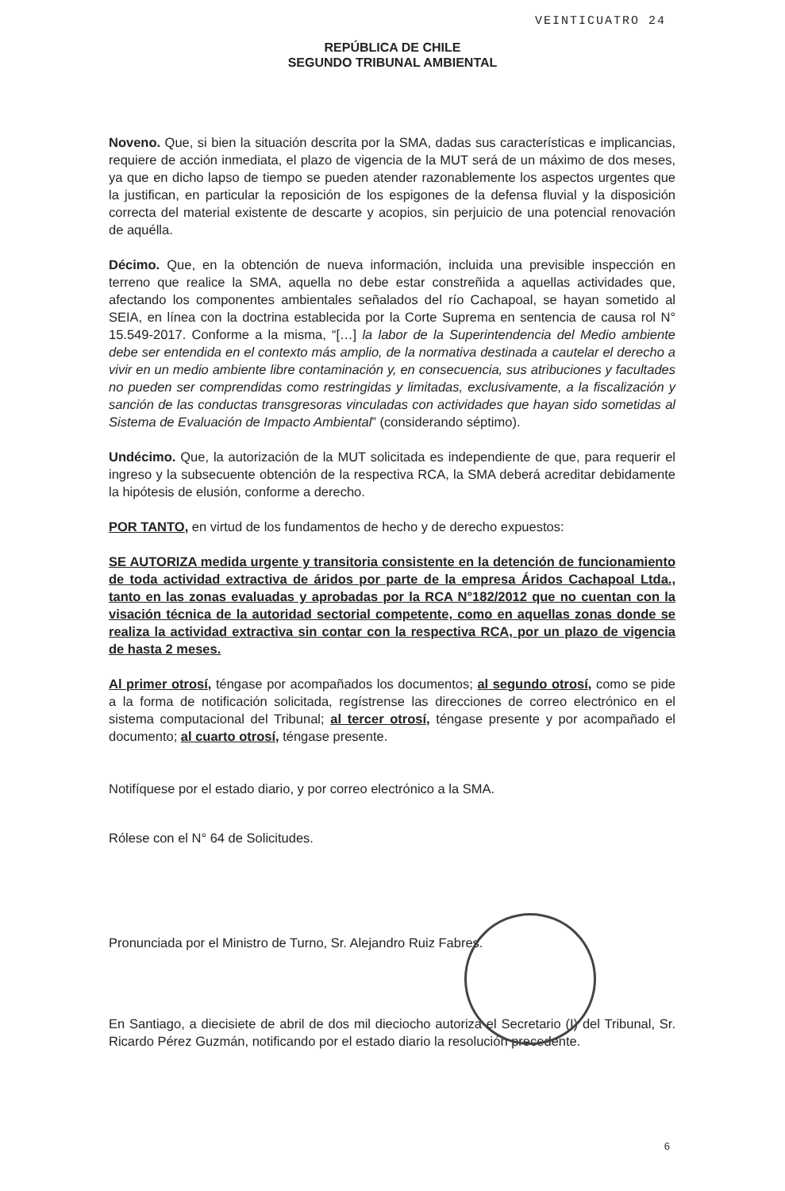VEINTICUATRO 24
REPÚBLICA DE CHILE
SEGUNDO TRIBUNAL AMBIENTAL
Noveno. Que, si bien la situación descrita por la SMA, dadas sus características e implicancias, requiere de acción inmediata, el plazo de vigencia de la MUT será de un máximo de dos meses, ya que en dicho lapso de tiempo se pueden atender razonablemente los aspectos urgentes que la justifican, en particular la reposición de los espigones de la defensa fluvial y la disposición correcta del material existente de descarte y acopios, sin perjuicio de una potencial renovación de aquélla.
Décimo. Que, en la obtención de nueva información, incluida una previsible inspección en terreno que realice la SMA, aquella no debe estar constreñida a aquellas actividades que, afectando los componentes ambientales señalados del río Cachapoal, se hayan sometido al SEIA, en línea con la doctrina establecida por la Corte Suprema en sentencia de causa rol N° 15.549-2017. Conforme a la misma, “[…] la labor de la Superintendencia del Medio ambiente debe ser entendida en el contexto más amplio, de la normativa destinada a cautelar el derecho a vivir en un medio ambiente libre contaminación y, en consecuencia, sus atribuciones y facultades no pueden ser comprendidas como restringidas y limitadas, exclusivamente, a la fiscalización y sanción de las conductas transgresoras vinculadas con actividades que hayan sido sometidas al Sistema de Evaluación de Impacto Ambiental” (considerando séptimo).
Undécimo. Que, la autorización de la MUT solicitada es independiente de que, para requerir el ingreso y la subsecuente obtención de la respectiva RCA, la SMA deberá acreditar debidamente la hipótesis de elusión, conforme a derecho.
POR TANTO, en virtud de los fundamentos de hecho y de derecho expuestos:
SE AUTORIZA medida urgente y transitoria consistente en la detención de funcionamiento de toda actividad extractiva de áridos por parte de la empresa Áridos Cachapoal Ltda., tanto en las zonas evaluadas y aprobadas por la RCA N°182/2012 que no cuentan con la visación técnica de la autoridad sectorial competente, como en aquellas zonas donde se realiza la actividad extractiva sin contar con la respectiva RCA, por un plazo de vigencia de hasta 2 meses.
Al primer otrosí, téngase por acompañados los documentos; al segundo otrosí, como se pide a la forma de notificación solicitada, regístrense las direcciones de correo electrónico en el sistema computacional del Tribunal; al tercer otrosí, téngase presente y por acompañado el documento; al cuarto otrosí, téngase presente.
Notifíquese por el estado diario, y por correo electrónico a la SMA.
Rólese con el N° 64 de Solicitudes.
Pronunciada por el Ministro de Turno, Sr. Alejandro Ruiz Fabres.
En Santiago, a diecisiete de abril de dos mil dieciocho autoriza el Secretario (I) del Tribunal, Sr. Ricardo Pérez Guzmán, notificando por el estado diario la resolución precedente.
6